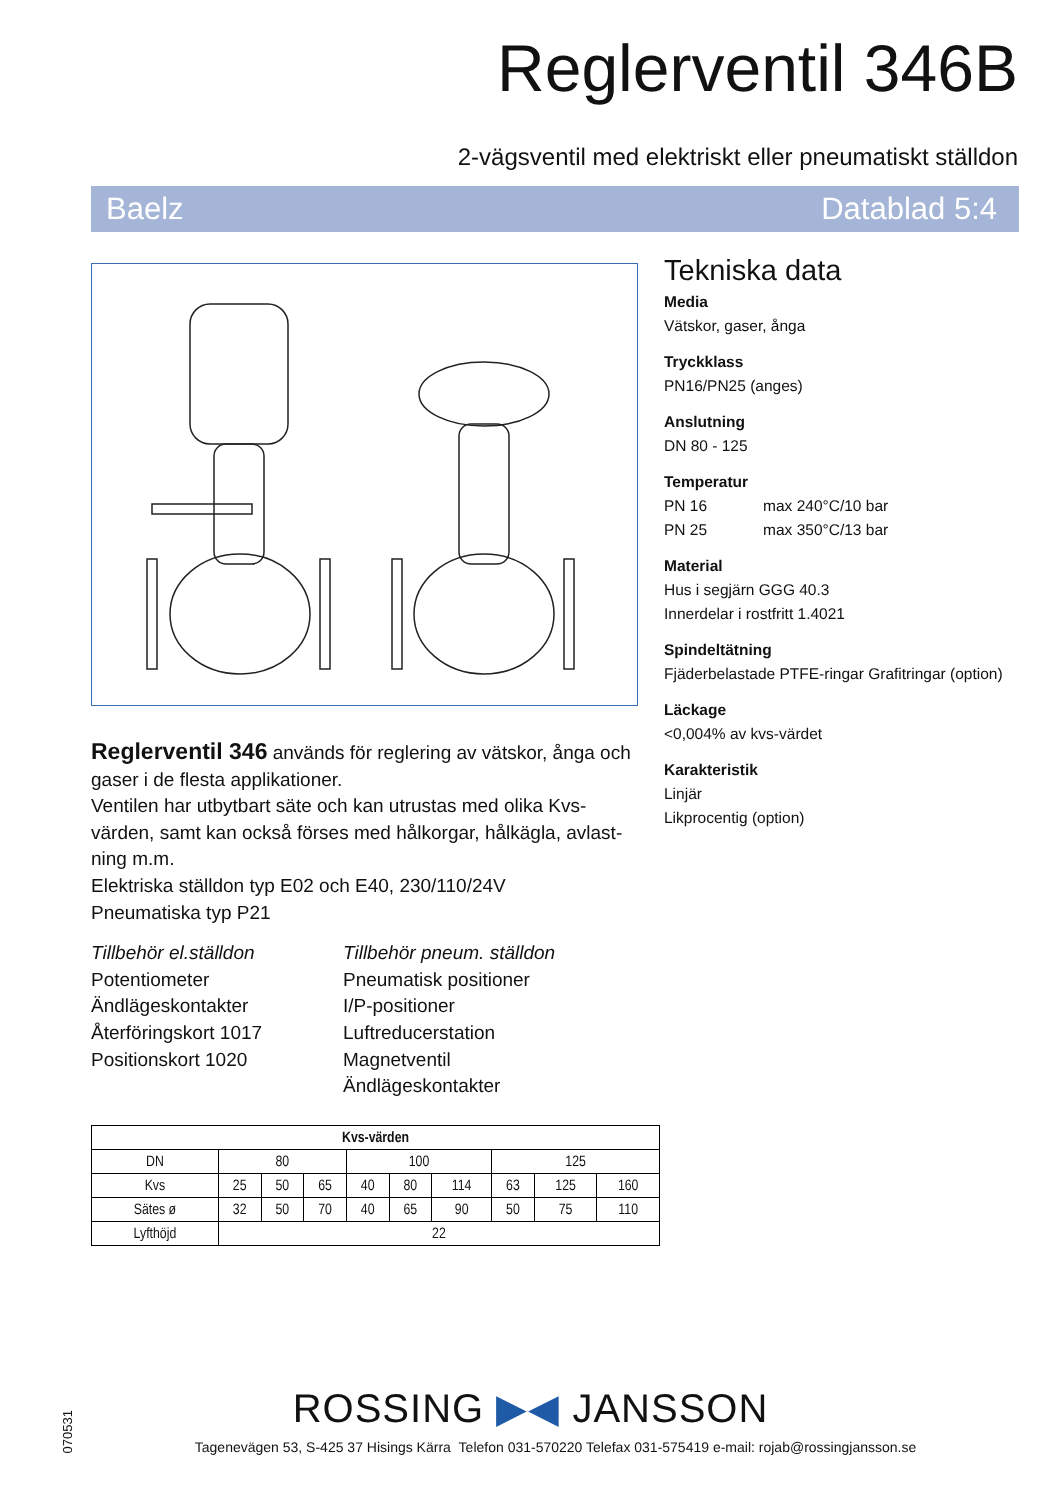Reglerventil 346B
2-vägsventil med elektriskt eller pneumatiskt ställdon
Baelz Datablad 5:4
Reglerventil 346 används för reglering av vätskor, ånga och gaser i de flesta applikationer.
Ventilen har utbytbart säte och kan utrustas med olika Kvs-värden, samt kan också förses med hålkorgar, hålkägla, avlast-ning m.m.
Elektriska ställdon typ E02 och E40, 230/110/24V
Pneumatiska typ P21
Tillbehör el.ställdon
Potentiometer
Ändlägeskontakter
Återföringskort 1017
Positionskort 1020
Tillbehör pneum. ställdon
Pneumatisk positioner
I/P-positioner
Luftreducerstation
Magnetventil
Ändlägeskontakter
Tekniska data
Media
Vätskor, gaser, ånga
Tryckklass
PN16/PN25 (anges)
Anslutning
DN 80 - 125
Temperatur
PN 16 max 240°C/10 bar
PN 25 max 350°C/13 bar
Material
Hus i segjärn GGG 40.3
Innerdelar i rostfritt 1.4021
Spindeltätning
Fjäderbelastade PTFE-ringar Grafitringar (option)
Läckage
<0,004% av kvs-värdet
Karakteristik
Linjär
Likprocentig (option)
| Kvs-värden | | | | | | | | | |
| --- | --- | --- | --- | --- | --- | --- | --- | --- | --- |
| DN | 80 | | | 100 | | | 125 | | |
| Kvs | 25 | 50 | 65 | 40 | 80 | 114 | 63 | 125 | 160 |
| Sätes ø | 32 | 50 | 70 | 40 | 65 | 90 | 50 | 75 | 110 |
| Lyfthöjd | 22 | | | | | | | | |
070531
ROSSING ▶◀ JANSSON
Tagenevägen 53, S-425 37 Hisings Kärra Telefon 031-570220 Telefax 031-575419 e-mail: rojab@rossingjansson.se